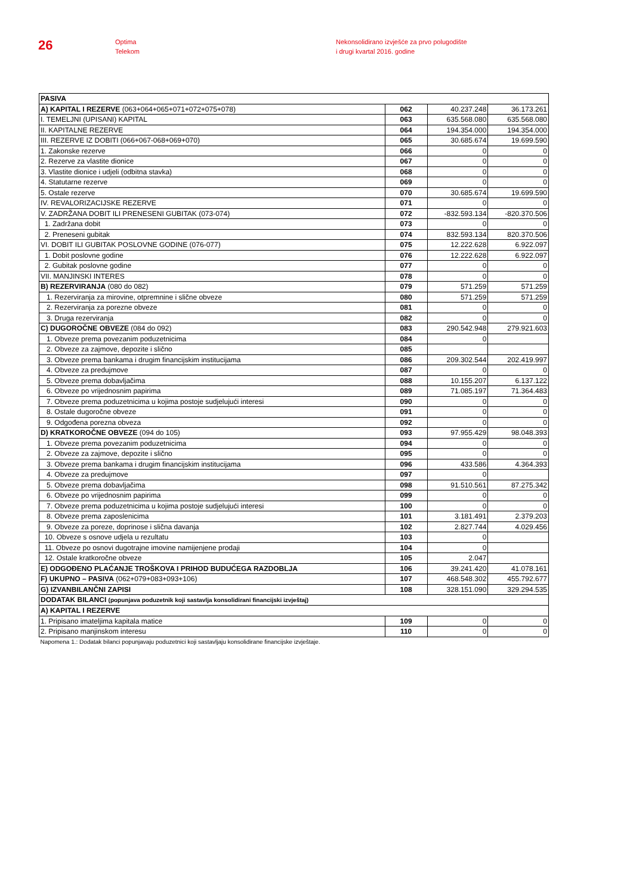26
Optima
Telekom
Nekonsolidirano izvješće za prvo polugodište
i drugi kvartal 2016. godine
| PASIVA | | | |
| A) KAPITAL I REZERVE (063+064+065+071+072+075+078) | 062 | 40.237.248 | 36.173.261 |
| I. TEMELJNI (UPISANI) KAPITAL | 063 | 635.568.080 | 635.568.080 |
| II. KAPITALNE REZERVE | 064 | 194.354.000 | 194.354.000 |
| III. REZERVE IZ DOBITI (066+067-068+069+070) | 065 | 30.685.674 | 19.699.590 |
| 1. Zakonske rezerve | 066 | 0 | 0 |
| 2. Rezerve za vlastite dionice | 067 | 0 | 0 |
| 3. Vlastite dionice i udjeli (odbitna stavka) | 068 | 0 | 0 |
| 4. Statutarne rezerve | 069 | 0 | 0 |
| 5. Ostale rezerve | 070 | 30.685.674 | 19.699.590 |
| IV. REVALORIZACIJSKE REZERVE | 071 | 0 | 0 |
| V. ZADRŽANA DOBIT ILI PRENESENI GUBITAK (073-074) | 072 | -832.593.134 | -820.370.506 |
| 1. Zadržana dobit | 073 | 0 | 0 |
| 2. Preneseni gubitak | 074 | 832.593.134 | 820.370.506 |
| VI. DOBIT ILI GUBITAK POSLOVNE GODINE (076-077) | 075 | 12.222.628 | 6.922.097 |
| 1. Dobit poslovne godine | 076 | 12.222.628 | 6.922.097 |
| 2. Gubitak poslovne godine | 077 | 0 | 0 |
| VII. MANJINSKI INTERES | 078 | 0 | 0 |
| B) REZERVIRANJA (080 do 082) | 079 | 571.259 | 571.259 |
| 1. Rezerviranja za mirovine, otpremnine i slične obveze | 080 | 571.259 | 571.259 |
| 2. Rezerviranja za porezne obveze | 081 | 0 | 0 |
| 3. Druga rezerviranja | 082 | 0 | 0 |
| C) DUGOROČNE OBVEZE (084 do 092) | 083 | 290.542.948 | 279.921.603 |
| 1. Obveze prema povezanim poduzetnicima | 084 | 0 | |
| 2. Obveze za zajmove, depozite i slično | 085 | | |
| 3. Obveze prema bankama i drugim financijskim institucijama | 086 | 209.302.544 | 202.419.997 |
| 4. Obveze za predujmove | 087 | 0 | 0 |
| 5. Obveze prema dobavljačima | 088 | 10.155.207 | 6.137.122 |
| 6. Obveze po vrijednosnim papirima | 089 | 71.085.197 | 71.364.483 |
| 7. Obveze prema poduzetnicima u kojima postoje sudjelujući interesi | 090 | 0 | 0 |
| 8. Ostale dugoročne obveze | 091 | 0 | 0 |
| 9. Odgođena porezna obveza | 092 | 0 | 0 |
| D) KRATKOROČNE OBVEZE (094 do 105) | 093 | 97.955.429 | 98.048.393 |
| 1. Obveze prema povezanim poduzetnicima | 094 | 0 | 0 |
| 2. Obveze za zajmove, depozite i slično | 095 | 0 | 0 |
| 3. Obveze prema bankama i drugim financijskim institucijama | 096 | 433.586 | 4.364.393 |
| 4. Obveze za predujmove | 097 | 0 | |
| 5. Obveze prema dobavljačima | 098 | 91.510.561 | 87.275.342 |
| 6. Obveze po vrijednosnim papirima | 099 | 0 | 0 |
| 7. Obveze prema poduzetnicima u kojima postoje sudjelujući interesi | 100 | 0 | 0 |
| 8. Obveze prema zaposlenicima | 101 | 3.181.491 | 2.379.203 |
| 9. Obveze za poreze, doprinose i slična davanja | 102 | 2.827.744 | 4.029.456 |
| 10. Obveze s osnove udjela u rezultatu | 103 | 0 | |
| 11. Obveze po osnovi dugotrajne imovine namijenjene prodaji | 104 | 0 | |
| 12. Ostale kratkoročne obveze | 105 | 2.047 | |
| E) ODGOĐENO PLAĆANJE TROŠKOVA I PRIHOD BUDUĆEGA RAZDOBLJA | 106 | 39.241.420 | 41.078.161 |
| F) UKUPNO – PASIVA (062+079+083+093+106) | 107 | 468.548.302 | 455.792.677 |
| G) IZVANBILANČNI ZAPISI | 108 | 328.151.090 | 329.294.535 |
| DODATAK BILANCI (popunjava poduzetnik koji sastavlja konsolidirani financijski izvještaj) | | | |
| A) KAPITAL I REZERVE | | | |
| 1. Pripisano imateljima kapitala matice | 109 | 0 | 0 |
| 2. Pripisano manjinskom interesu | 110 | 0 | 0 |
| Napomena 1.: Dodatak bilanci popunjavaju poduzetnici koji sastavljaju konsolidirane financijske izvještaje. | | | |